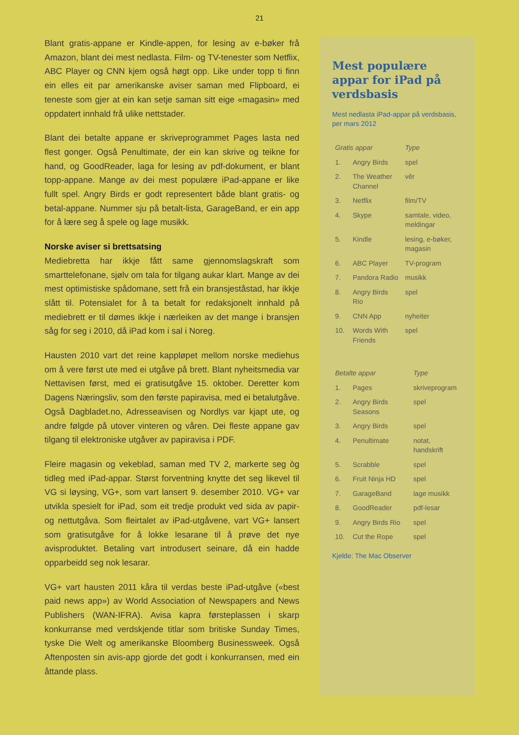21
Blant gratis-appane er Kindle-appen, for lesing av e-bøker frå Amazon, blant dei mest nedlasta. Film- og TV-tenester som Netflix, ABC Player og CNN kjem også høgt opp. Like under topp ti finn ein elles eit par amerikanske aviser saman med Flipboard, ei teneste som gjer at ein kan setje saman sitt eige «magasin» med oppdatert innhald frå ulike nettstader.
Blant dei betalte appane er skriveprogrammet Pages lasta ned flest gonger. Også Penultimate, der ein kan skrive og teikne for hand, og GoodReader, laga for lesing av pdf-dokument, er blant topp-appane. Mange av dei mest populære iPad-appane er like fullt spel. Angry Birds er godt representert både blant gratis- og betal-appane. Nummer sju på betalt-lista, GarageBand, er ein app for å lære seg å spele og lage musikk.
Norske aviser si brettsatsing
Mediebretta har ikkje fått same gjennomslagskraft som smarttelefonane, sjølv om tala for tilgang aukar klart. Mange av dei mest optimistiske spådomane, sett frå ein bransjeståstad, har ikkje slått til. Potensialet for å ta betalt for redaksjonelt innhald på mediebrett er til dømes ikkje i nærleiken av det mange i bransjen såg for seg i 2010, då iPad kom i sal i Noreg.
Hausten 2010 vart det reine kappløpet mellom norske mediehus om å vere først ute med ei utgåve på brett. Blant nyheitsmedia var Nettavisen først, med ei gratisutgåve 15. oktober. Deretter kom Dagens Næringsliv, som den første papiravisa, med ei betalutgåve. Også Dagbladet.no, Adresseavisen og Nordlys var kjapt ute, og andre følgde på utover vinteren og våren. Dei fleste appane gav tilgang til elektroniske utgåver av papiravisa i PDF.
Fleire magasin og vekeblad, saman med TV 2, markerte seg òg tidleg med iPad-appar. Størst forventning knytte det seg likevel til VG si løysing, VG+, som vart lansert 9. desember 2010. VG+ var utvikla spesielt for iPad, som eit tredje produkt ved sida av papir- og nettutgåva. Som fleirtalet av iPad-utgåvene, vart VG+ lansert som gratisutgåve for å lokke lesarane til å prøve det nye avisproduktet. Betaling vart introdusert seinare, då ein hadde opparbeidd seg nok lesarar.
VG+ vart hausten 2011 kåra til verdas beste iPad-utgåve («best paid news app») av World Association of Newspapers and News Publishers (WAN-IFRA). Avisa kapra førsteplassen i skarp konkurranse med verdskjende titlar som britiske Sunday Times, tyske Die Welt og amerikanske Bloomberg Businessweek. Også Aftenposten sin avis-app gjorde det godt i konkurransen, med ein åttande plass.
Mest populære appar for iPad på verdsbasis
Mest nedlasta iPad-appar på verdsbasis, per mars 2012
| Gratis appar | | Type |
| --- | --- | --- |
| 1. | Angry Birds | spel |
| 2. | The Weather Channel | vêr |
| 3. | Netflix | film/TV |
| 4. | Skype | samtale, video, meldingar |
| 5. | Kindle | lesing, e-bøker, magasin |
| 6. | ABC Player | TV-program |
| 7. | Pandora Radio | musikk |
| 8. | Angry Birds Rio | spel |
| 9. | CNN App | nyheiter |
| 10. | Words With Friends | spel |
| Betalte appar | | Type |
| --- | --- | --- |
| 1. | Pages | skriveprogram |
| 2. | Angry Birds Seasons | spel |
| 3. | Angry Birds | spel |
| 4. | Penultimate | notat, handskrift |
| 5. | Scrabble | spel |
| 6. | Fruit Ninja HD | spel |
| 7. | GarageBand | lage musikk |
| 8. | GoodReader | pdf-lesar |
| 9. | Angry Birds Rio | spel |
| 10. | Cut the Rope | spel |
Kjelde: The Mac Observer